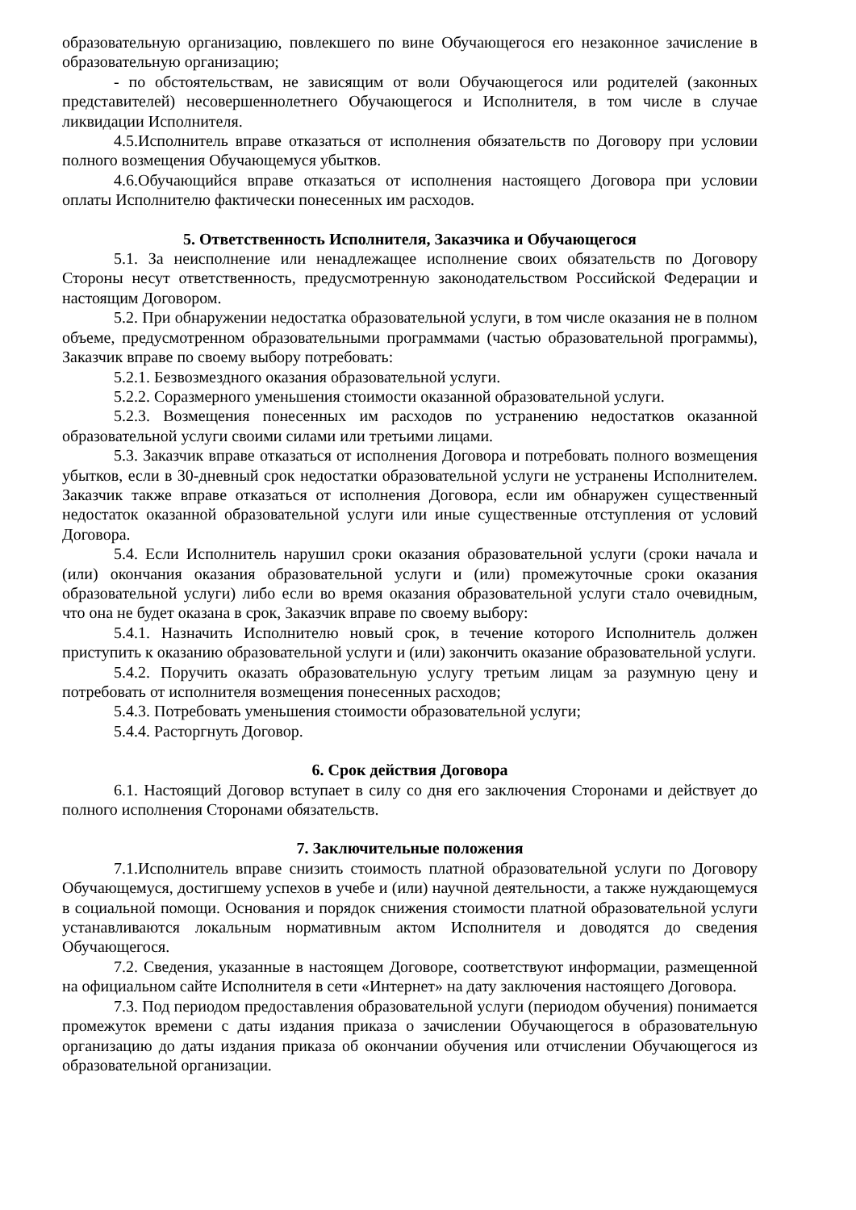образовательную организацию, повлекшего по вине Обучающегося его незаконное зачисление в образовательную организацию;
- по обстоятельствам, не зависящим от воли Обучающегося или родителей (законных представителей) несовершеннолетнего Обучающегося и Исполнителя, в том числе в случае ликвидации Исполнителя.
4.5.Исполнитель вправе отказаться от исполнения обязательств по Договору при условии полного возмещения Обучающемуся убытков.
4.6.Обучающийся вправе отказаться от исполнения настоящего Договора при условии оплаты Исполнителю фактически понесенных им расходов.
5. Ответственность Исполнителя, Заказчика и Обучающегося
5.1. За неисполнение или ненадлежащее исполнение своих обязательств по Договору Стороны несут ответственность, предусмотренную законодательством Российской Федерации и настоящим Договором.
5.2. При обнаружении недостатка образовательной услуги, в том числе оказания не в полном объеме, предусмотренном образовательными программами (частью образовательной программы), Заказчик вправе по своему выбору потребовать:
5.2.1. Безвозмездного оказания образовательной услуги.
5.2.2. Соразмерного уменьшения стоимости оказанной образовательной услуги.
5.2.3. Возмещения понесенных им расходов по устранению недостатков оказанной образовательной услуги своими силами или третьими лицами.
5.3. Заказчик вправе отказаться от исполнения Договора и потребовать полного возмещения убытков, если в 30-дневный срок недостатки образовательной услуги не устранены Исполнителем. Заказчик также вправе отказаться от исполнения Договора, если им обнаружен существенный недостаток оказанной образовательной услуги или иные существенные отступления от условий Договора.
5.4. Если Исполнитель нарушил сроки оказания образовательной услуги (сроки начала и (или) окончания оказания образовательной услуги и (или) промежуточные сроки оказания образовательной услуги) либо если во время оказания образовательной услуги стало очевидным, что она не будет оказана в срок, Заказчик вправе по своему выбору:
5.4.1. Назначить Исполнителю новый срок, в течение которого Исполнитель должен приступить к оказанию образовательной услуги и (или) закончить оказание образовательной услуги.
5.4.2. Поручить оказать образовательную услугу третьим лицам за разумную цену и потребовать от исполнителя возмещения понесенных расходов;
5.4.3. Потребовать уменьшения стоимости образовательной услуги;
5.4.4. Расторгнуть Договор.
6. Срок действия Договора
6.1. Настоящий Договор вступает в силу со дня его заключения Сторонами и действует до полного исполнения Сторонами обязательств.
7. Заключительные положения
7.1.Исполнитель вправе снизить стоимость платной образовательной услуги по Договору Обучающемуся, достигшему успехов в учебе и (или) научной деятельности, а также нуждающемуся в социальной помощи. Основания и порядок снижения стоимости платной образовательной услуги устанавливаются локальным нормативным актом Исполнителя и доводятся до сведения Обучающегося.
7.2. Сведения, указанные в настоящем Договоре, соответствуют информации, размещенной на официальном сайте Исполнителя в сети «Интернет» на дату заключения настоящего Договора.
7.3. Под периодом предоставления образовательной услуги (периодом обучения) понимается промежуток времени с даты издания приказа о зачислении Обучающегося в образовательную организацию до даты издания приказа об окончании обучения или отчислении Обучающегося из образовательной организации.